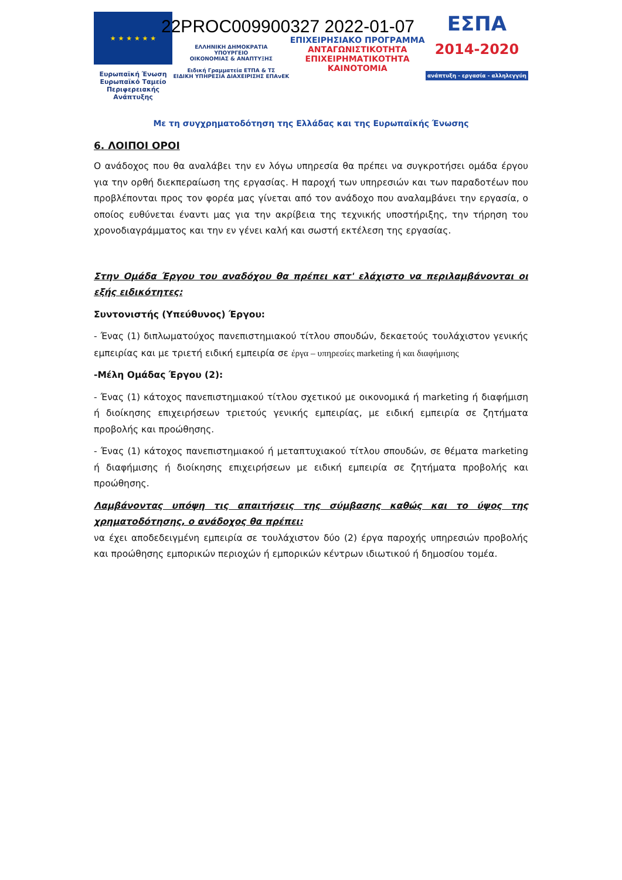★ ★ ★ ★ ★ ★
Ευρωπαϊκή Ένωση
Ευρωπαϊκό Ταμείο
Περιφερειακής Ανάπτυξης
ΕΛΛΗΝΙΚΗ ΔΗΜΟΚΡΑΤΙΑ
ΥΠΟΥΡΓΕΙΟ
ΟΙΚΟΝΟΜΙΑΣ & ΑΝΑΠΤΥΞΗΣ
Ειδική Γραμματεία ΕΤΠΑ & ΤΣ
ΕΙΔΙΚΗ ΥΠΗΡΕΣΙΑ ΔΙΑΧΕΙΡΙΣΗΣ ΕΠΑνΕΚ
ΕΠΙΧΕΙΡΗΣΙΑΚΟ ΠΡΟΓΡΑΜΜΑ
ΑΝΤΑΓΩΝΙΣΤΙΚΟΤΗΤΑ
ΕΠΙΧΕΙΡΗΜΑΤΙΚΟΤΗΤΑ
ΚΑΙΝΟΤΟΜΙΑ
ΕΣΠΑ
2014-2020
ανάπτυξη - εργασία - αλληλεγγύη
22PROC009900327 2022-01-07
Με τη συγχρηματοδότηση της Ελλάδας και της Ευρωπαϊκής Ένωσης
6. ΛΟΙΠΟΙ ΟΡΟΙ
Ο ανάδοχος που θα αναλάβει την εν λόγω υπηρεσία θα πρέπει να συγκροτήσει ομάδα έργου για την ορθή διεκπεραίωση της εργασίας. Η παροχή των υπηρεσιών και των παραδοτέων που προβλέπονται προς τον φορέα μας γίνεται από τον ανάδοχο που αναλαμβάνει την εργασία, ο οποίος ευθύνεται έναντι μας για την ακρίβεια της τεχνικής υποστήριξης, την τήρηση του χρονοδιαγράμματος και την εν γένει καλή και σωστή εκτέλεση της εργασίας.
Στην Ομάδα Έργου του αναδόχου θα πρέπει κατ' ελάχιστο να περιλαμβάνονται οι εξής ειδικότητες:
Συντονιστής (Υπεύθυνος) Έργου:
- Ένας (1) διπλωματούχος πανεπιστημιακού τίτλου σπουδών, δεκαετούς τουλάχιστον γενικής εμπειρίας και με τριετή ειδική εμπειρία σε έργα – υπηρεσίες marketing ή και διαφήμισης
-Μέλη Ομάδας Έργου (2):
- Ένας (1) κάτοχος πανεπιστημιακού τίτλου σχετικού με οικονομικά ή marketing ή διαφήμιση ή διοίκησης επιχειρήσεων τριετούς γενικής εμπειρίας, με ειδική εμπειρία σε ζητήματα προβολής και προώθησης.
- Ένας (1) κάτοχος πανεπιστημιακού ή μεταπτυχιακού τίτλου σπουδών, σε θέματα marketing ή διαφήμισης ή διοίκησης επιχειρήσεων με ειδική εμπειρία σε ζητήματα προβολής και προώθησης.
Λαμβάνοντας υπόψη τις απαιτήσεις της σύμβασης καθώς και το ύψος της χρηματοδότησης, ο ανάδοχος θα πρέπει:
να έχει αποδεδειγμένη εμπειρία σε τουλάχιστον δύο (2) έργα παροχής υπηρεσιών προβολής και προώθησης εμπορικών περιοχών ή εμπορικών κέντρων ιδιωτικού ή δημοσίου τομέα.